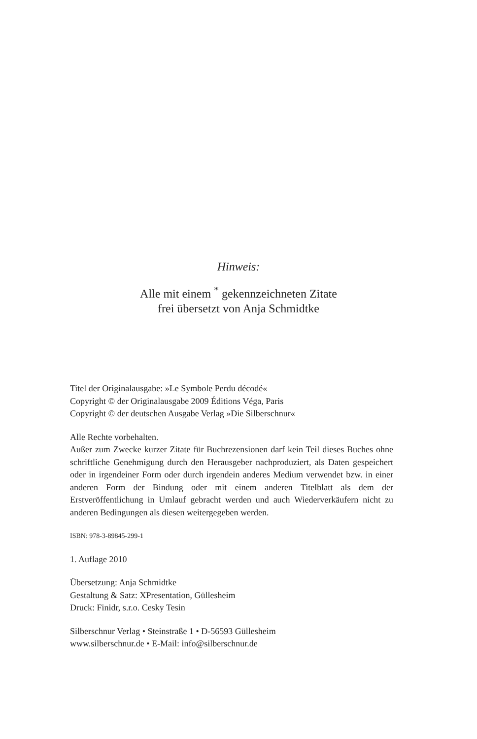Hinweis:
Alle mit einem <sup>*</sup> gekennzeichneten Zitate
frei übersetzt von Anja Schmidtke
Titel der Originalausgabe: »Le Symbole Perdu décodé«
Copyright © der Originalausgabe 2009 Éditions Véga, Paris
Copyright © der deutschen Ausgabe Verlag »Die Silberschnur«
Alle Rechte vorbehalten.
Außer zum Zwecke kurzer Zitate für Buchrezensionen darf kein Teil dieses Buches ohne schriftliche Genehmigung durch den Herausgeber nachproduziert, als Daten gespeichert oder in irgendeiner Form oder durch irgendein anderes Medium verwendet bzw. in einer anderen Form der Bindung oder mit einem anderen Titelblatt als dem der Erstveröffentlichung in Umlauf gebracht werden und auch Wiederverkäufern nicht zu anderen Bedingungen als diesen weitergegeben werden.
ISBN: 978-3-89845-299-1
1. Auflage 2010
Übersetzung: Anja Schmidtke
Gestaltung & Satz: XPresentation, Güllesheim
Druck: Finidr, s.r.o. Cesky Tesin
Silberschnur Verlag • Steinstraße 1 • D-56593 Güllesheim
www.silberschnur.de • E-Mail: info@silberschnur.de